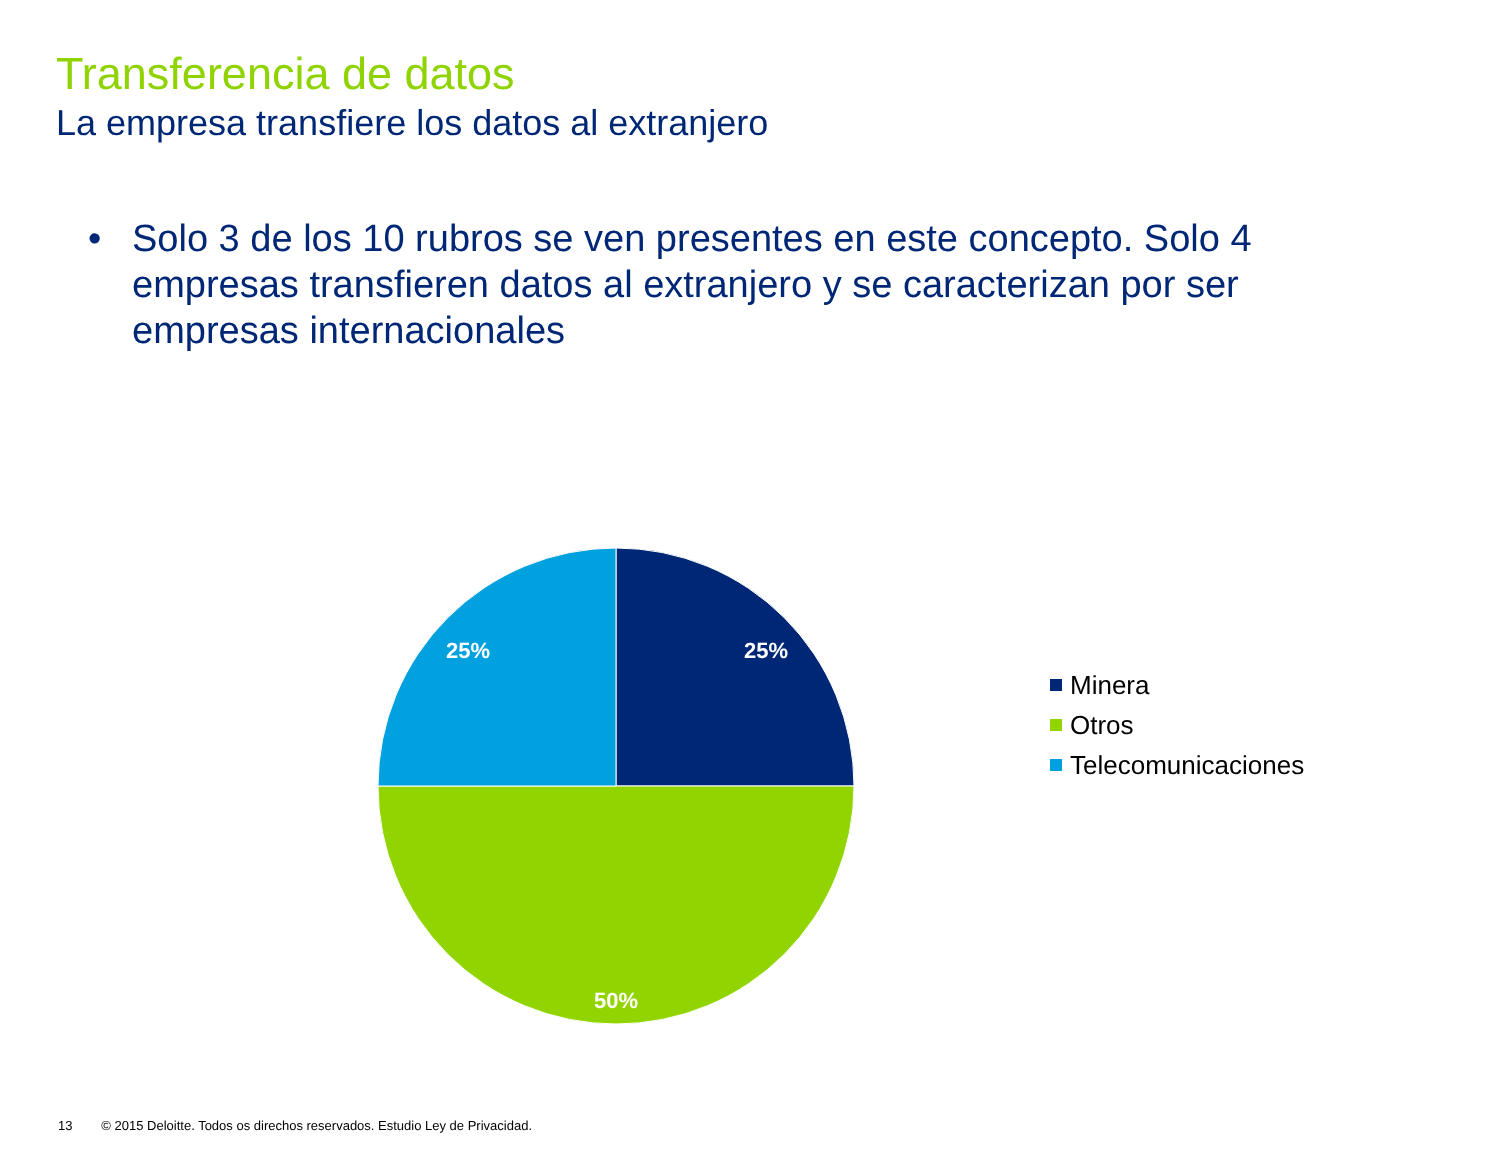Transferencia de datos
La empresa transfiere los datos al extranjero
• Solo 3 de los 10 rubros se ven presentes en este concepto. Solo 4 empresas transfieren datos al extranjero y se caracterizan por ser empresas internacionales
25%
50%
25%
Minera
Otros
Telecomunicaciones
13 © 2015 Deloitte. Todos os direchos reservados. Estudio Ley de Privacidad.